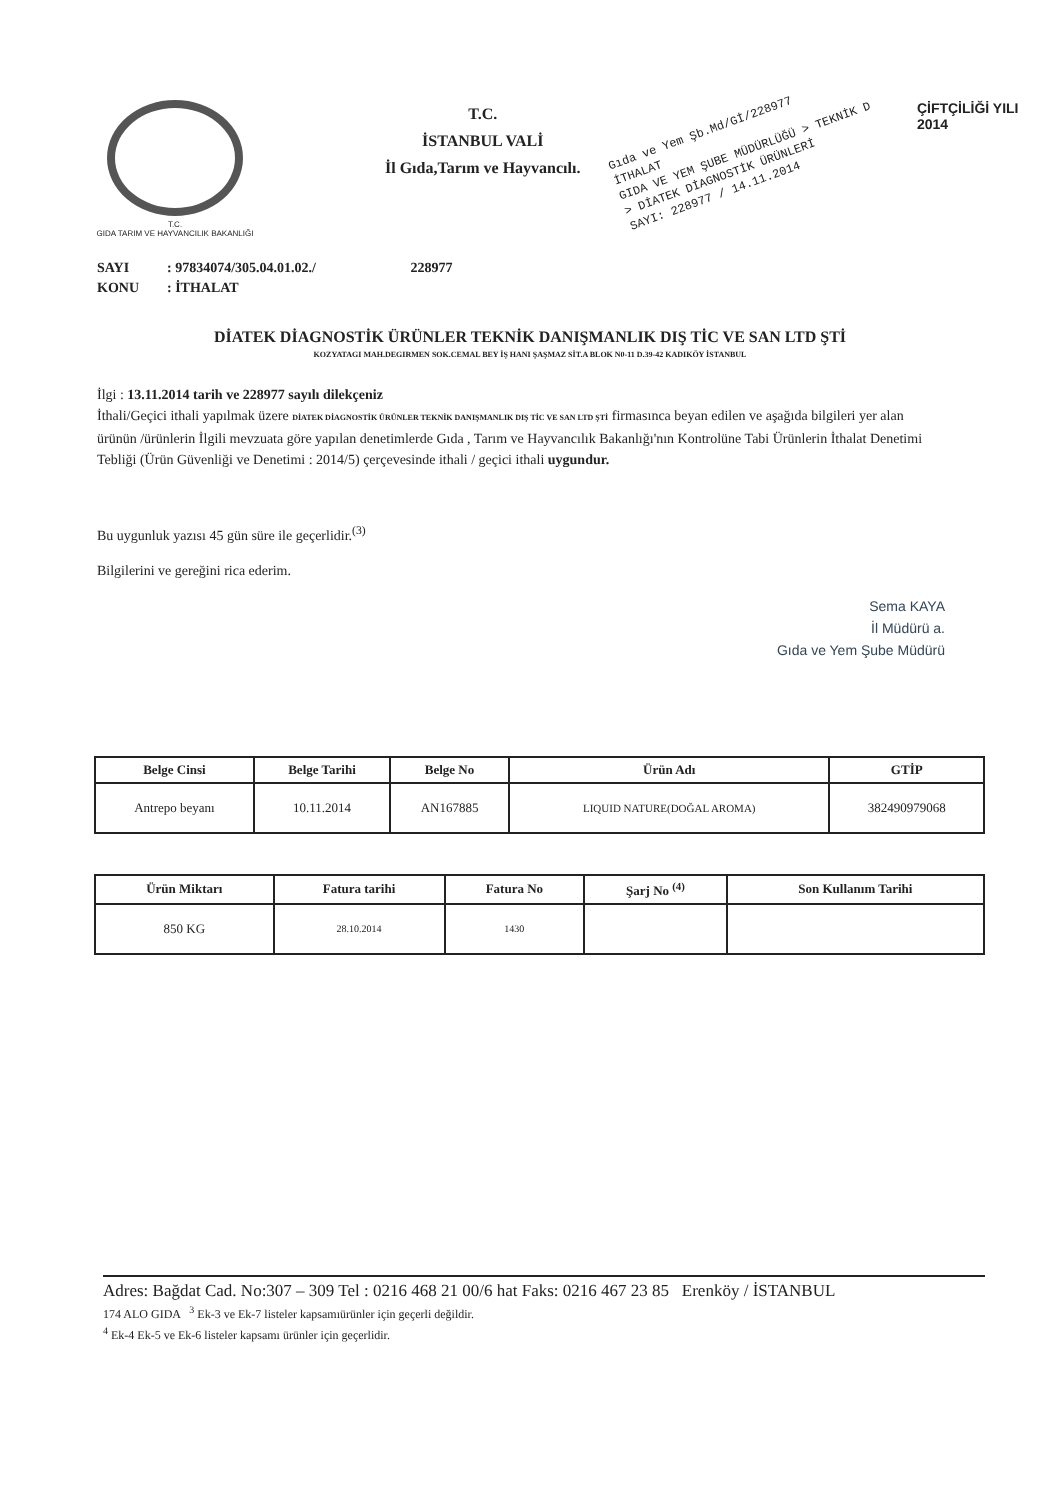T.C.
GIDA TARIM VE HAYVANCILIK BAKANLIĞI
T.C.
İSTANBUL VALİ
İl Gıda,Tarım ve Hayvancılı.
Gıda ve Yem Şb.Md/Gİ/228977
İTHALAT
GIDA VE YEM ŞUBE MÜDÜRLÜĞÜ > TEKNİK D
> DİATEK DİAGNOSTİK ÜRÜNLERİ
SAYI: 228977 / 14.11.2014
ÇİFTÇİLİĞİ YILI
2014
SAYI: 97834074/305.04.01.02./ 228977
KONU: İTHALAT
DİATEK DİAGNOSTİK ÜRÜNLER TEKNİK DANIŞMANLIK DIŞ TİC VE SAN LTD ŞTİ
KOZYATAGI MAH.DEGIRMEN SOK.CEMAL BEY İŞ HANI ŞAŞMAZ SİT.A BLOK N0-11 D.39-42 KADIKÖY İSTANBUL
İlgi : 13.11.2014 tarih ve 228977 sayılı dilekçeniz
İthali/Geçici ithali yapılmak üzere DİATEK DİAGNOSTİK ÜRÜNLER TEKNİK DANIŞMANLIK DIŞ TİC VE SAN LTD ŞTİ firmasınca beyan edilen ve aşağıda bilgileri yer alan ürünün /ürünlerin İlgili mevzuata göre yapılan denetimlerde Gıda , Tarım ve Hayvancılık Bakanlığı'nın Kontrolüne Tabi Ürünlerin İthalat Denetimi Tebliği (Ürün Güvenliği ve Denetimi : 2014/5) çerçevesinde ithali / geçici ithali uygundur.
Bu uygunluk yazısı 45 gün süre ile geçerlidir.<sup>(3)</sup>
Bilgilerini ve gereğini rica ederim.
Sema KAYA
İl Müdürü a.
Gıda ve Yem Şube Müdürü
| Belge Cinsi | Belge Tarihi | Belge No | Ürün Adı | GTİP |
| --- | --- | --- | --- | --- |
| Antrepo beyanı | 10.11.2014 | AN167885 | LIQUID NATURE(DOĞAL AROMA) | 382490979068 |
| Ürün Miktarı | Fatura tarihi | Fatura No | Şarj No <sup>(4)</sup> | Son Kullanım Tarihi |
| --- | --- | --- | --- | --- |
| 850 KG | 28.10.2014 | 1430 | | |
Adres: Bağdat Cad. No:307 – 309 Tel : 0216 468 21 00/6 hat Faks: 0216 467 23 85 Erenköy / İSTANBUL
174 ALO GIDA <sup>3</sup> Ek-3 ve Ek-7 listeler kapsamıürünler için geçerli değildir.
<sup>4</sup> Ek-4 Ek-5 ve Ek-6 listeler kapsamı ürünler için geçerlidir.